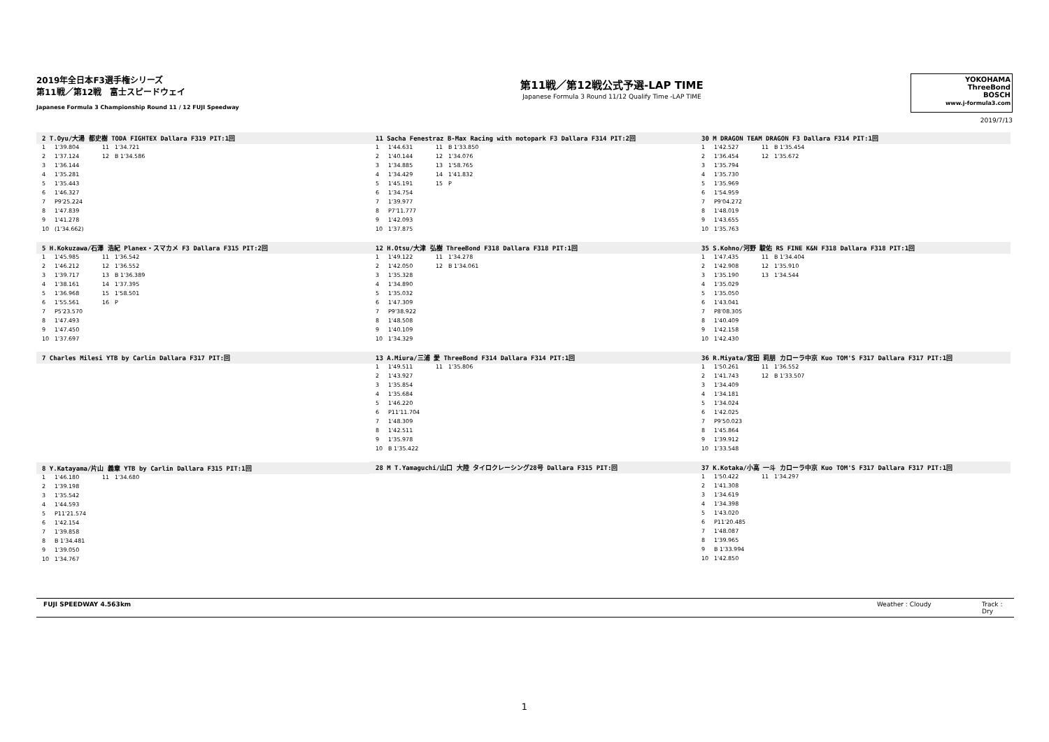2019年全日本F3選手権シリーズ
第11戦／第12戦　富士スピードウェイ
Japanese Formula 3 Championship Round 11 / 12 FUJI Speedway
第11戦／第12戦公式予選-LAP TIME
Japanese Formula 3 Round 11/12 Qualify Time -LAP TIME
YOKOHAMA
ThreeBond
BOSCH
www.j-formula3.com
2019/7/13
2 T.Oyu/大湯 都史樹 TODA FIGHTEX Dallara F319 PIT:1回
| 1 | 1'39.804 | 11 | 1'34.721 |
| 2 | 1'37.124 | 12 | B 1'34.586 |
| 3 | 1'36.144 | | |
| 4 | 1'35.281 | | |
| 5 | 1'35.443 | | |
| 6 | 1'46.327 | | |
| 7 | P9'25.224 | | |
| 8 | 1'47.839 | | |
| 9 | 1'41.278 | | |
| 10 | (1'34.662) | | |
5 H.Kokuzawa/石澤 浩紀 Planex・スマカメ F3 Dallara F315 PIT:2回
| 1 | 1'45.985 | 11 | 1'36.542 |
| 2 | 1'46.212 | 12 | 1'36.552 |
| 3 | 1'39.717 | 13 | B 1'36.389 |
| 4 | 1'38.161 | 14 | 1'37.395 |
| 5 | 1'36.968 | 15 | 1'58.501 |
| 6 | 1'55.561 | 16 | P |
| 7 | P5'23.570 | | |
| 8 | 1'47.493 | | |
| 9 | 1'47.450 | | |
| 10 | 1'37.697 | | |
7 Charles Milesi YTB by Carlin Dallara F317 PIT:回
8 Y.Katayama/片山 義章 YTB by Carlin Dallara F315 PIT:1回
| 1 | 1'46.180 | 11 | 1'34.680 |
| 2 | 1'39.198 | | |
| 3 | 1'35.542 | | |
| 4 | 1'44.593 | | |
| 5 | P11'21.574 | | |
| 6 | 1'42.154 | | |
| 7 | 1'39.858 | | |
| 8 | B 1'34.481 | | |
| 9 | 1'39.050 | | |
| 10 | 1'34.767 | | |
11 Sacha Fenestraz B-Max Racing with motopark F3 Dallara F314 PIT:2回
| 1 | 1'44.631 | 11 | B 1'33.850 |
| 2 | 1'40.144 | 12 | 1'34.076 |
| 3 | 1'34.885 | 13 | 1'58.765 |
| 4 | 1'34.429 | 14 | 1'41.832 |
| 5 | 1'45.191 | 15 | P |
| 6 | 1'34.754 | | |
| 7 | 1'39.977 | | |
| 8 | P7'11.777 | | |
| 9 | 1'42.093 | | |
| 10 | 1'37.875 | | |
12 H.Otsu/大津 弘樹 ThreeBond F318 Dallara F318 PIT:1回
| 1 | 1'49.122 | 11 | 1'34.278 |
| 2 | 1'42.050 | 12 | B 1'34.061 |
| 3 | 1'35.328 | | |
| 4 | 1'34.890 | | |
| 5 | 1'35.032 | | |
| 6 | 1'47.309 | | |
| 7 | P9'38.922 | | |
| 8 | 1'48.508 | | |
| 9 | 1'40.109 | | |
| 10 | 1'34.329 | | |
13 A.Miura/三浦 愛 ThreeBond F314 Dallara F314 PIT:1回
| 1 | 1'49.511 | 11 | 1'35.806 |
| 2 | 1'43.927 | | |
| 3 | 1'35.854 | | |
| 4 | 1'35.684 | | |
| 5 | 1'46.220 | | |
| 6 | P11'11.704 | | |
| 7 | 1'48.309 | | |
| 8 | 1'42.511 | | |
| 9 | 1'35.978 | | |
| 10 | B 1'35.422 | | |
28 M T.Yamaguchi/山口 大陸 タイロクレーシング28号 Dallara F315 PIT:回
30 M DRAGON TEAM DRAGON F3 Dallara F314 PIT:1回
| 1 | 1'42.527 | 11 | B 1'35.454 |
| 2 | 1'36.454 | 12 | 1'35.672 |
| 3 | 1'35.794 | | |
| 4 | 1'35.730 | | |
| 5 | 1'35.969 | | |
| 6 | 1'54.959 | | |
| 7 | P9'04.272 | | |
| 8 | 1'48.019 | | |
| 9 | 1'43.655 | | |
| 10 | 1'35.763 | | |
35 S.Kohno/河野 駿佑 RS FINE K&N F318 Dallara F318 PIT:1回
| 1 | 1'47.435 | 11 | B 1'34.404 |
| 2 | 1'42.908 | 12 | 1'35.910 |
| 3 | 1'35.190 | 13 | 1'34.544 |
| 4 | 1'35.029 | | |
| 5 | 1'35.050 | | |
| 6 | 1'43.041 | | |
| 7 | P8'08.305 | | |
| 8 | 1'40.409 | | |
| 9 | 1'42.158 | | |
| 10 | 1'42.430 | | |
36 R.Miyata/宮田 莉朋 カローラ中京 Kuo TOM'S F317 Dallara F317 PIT:1回
| 1 | 1'50.261 | 11 | 1'36.552 |
| 2 | 1'41.743 | 12 | B 1'33.507 |
| 3 | 1'34.409 | | |
| 4 | 1'34.181 | | |
| 5 | 1'34.024 | | |
| 6 | 1'42.025 | | |
| 7 | P9'50.023 | | |
| 8 | 1'45.864 | | |
| 9 | 1'39.912 | | |
| 10 | 1'33.548 | | |
37 K.Kotaka/小高 一斗 カローラ中京 Kuo TOM'S F317 Dallara F317 PIT:1回
| 1 | 1'50.422 | 11 | 1'34.297 |
| 2 | 1'41.308 | | |
| 3 | 1'34.619 | | |
| 4 | 1'34.398 | | |
| 5 | 1'43.020 | | |
| 6 | P11'20.485 | | |
| 7 | 1'48.087 | | |
| 8 | 1'39.965 | | |
| 9 | B 1'33.994 | | |
| 10 | 1'42.850 | | |
FUJI SPEEDWAY 4.563km Weather : Cloudy Track : Dry
1